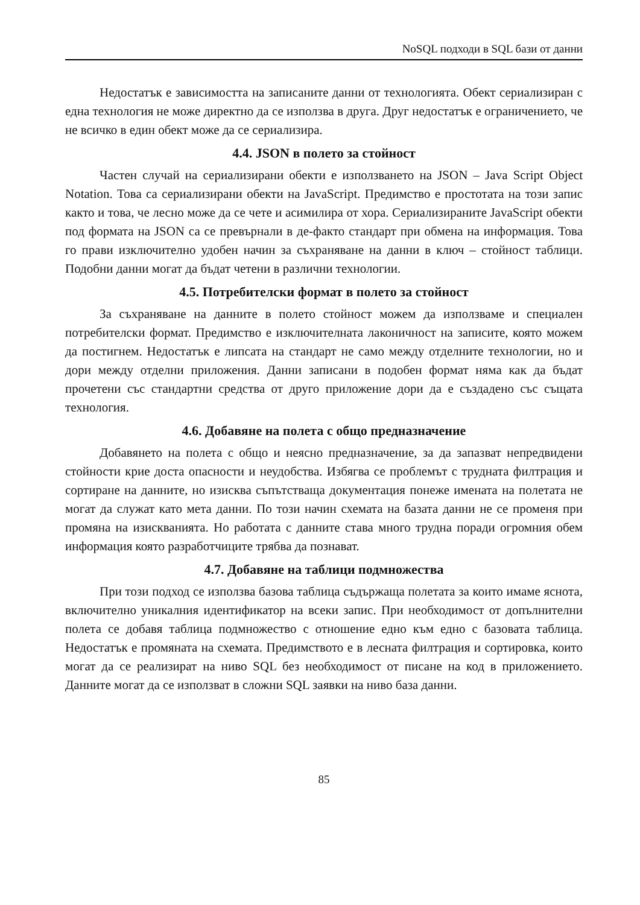NoSQL подходи в SQL бази от данни
Недостатък е зависимостта на записаните данни от технологията. Обект сериализиран с една технология не може директно да се използва в друга. Друг недостатък е ограничението, че не всичко в един обект може да се сериализира.
4.4. JSON в полето за стойност
Частен случай на сериализирани обекти е използването на JSON – Java Script Object Notation. Това са сериализирани обекти на JavaScript. Предимство е простотата на този запис както и това, че лесно може да се чете и асимилира от хора. Сериализираните JavaScript обекти под формата на JSON са се превърнали в де-факто стандарт при обмена на информация. Това го прави изключително удобен начин за съхраняване на данни в ключ – стойност таблици. Подобни данни могат да бъдат четени в различни технологии.
4.5. Потребителски формат в полето за стойност
За съхраняване на данните в полето стойност можем да използваме и специален потребителски формат. Предимство е изключителната лаконичност на записите, която можем да постигнем. Недостатък е липсата на стандарт не само между отделните технологии, но и дори между отделни приложения. Данни записани в подобен формат няма как да бъдат прочетени със стандартни средства от друго приложение дори да е създадено със същата технология.
4.6. Добавяне на полета с общо предназначение
Добавянето на полета с общо и неясно предназначение, за да запазват непредвидени стойности крие доста опасности и неудобства. Избягва се проблемът с трудната филтрация и сортиране на данните, но изисква съпътстваща документация понеже имената на полетата не могат да служат като мета данни. По този начин схемата на базата данни не се променя при промяна на изискванията. Но работата с данните става много трудна поради огромния обем информация която разработчиците трябва да познават.
4.7. Добавяне на таблици подмножества
При този подход се използва базова таблица съдържаща полетата за които имаме яснота, включително уникалния идентификатор на всеки запис. При необходимост от допълнителни полета се добавя таблица подмножество с отношение едно към едно с базовата таблица. Недостатък е промяната на схемата. Предимството е в лесната филтрация и сортировка, които могат да се реализират на ниво SQL без необходимост от писане на код в приложението. Данните могат да се използват в сложни SQL заявки на ниво база данни.
85